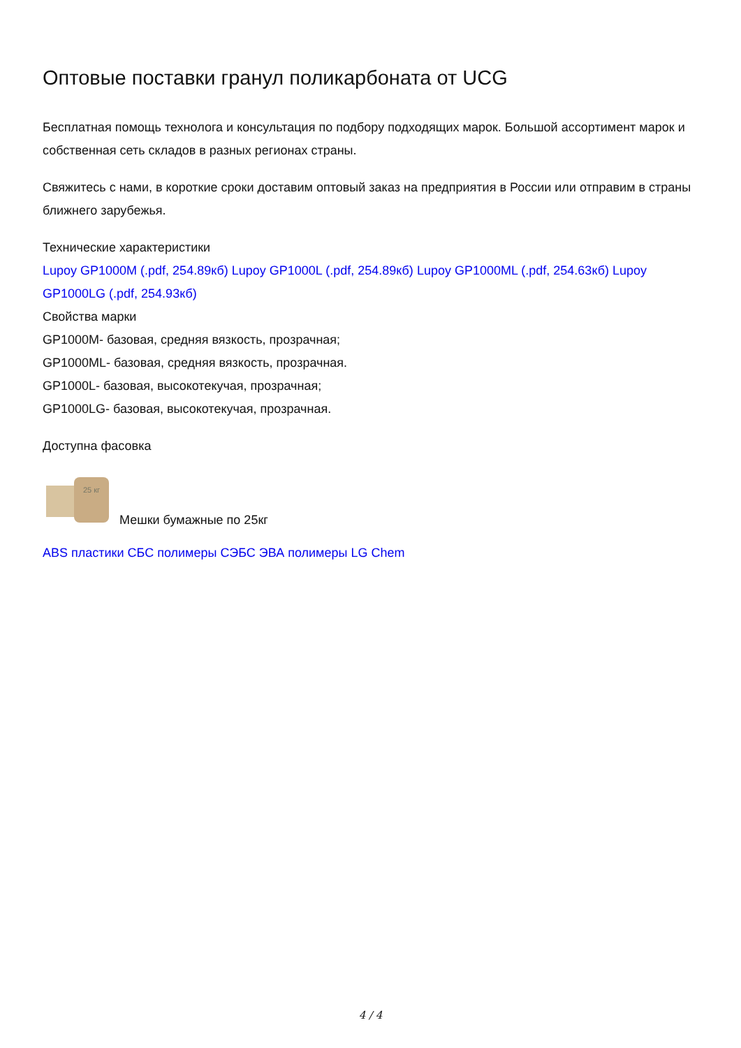Оптовые поставки гранул поликарбоната от UCG
Бесплатная помощь технолога и консультация по подбору подходящих марок. Большой ассортимент марок и собственная сеть складов в разных регионах страны.
Свяжитесь с нами, в короткие сроки доставим оптовый заказ на предприятия в России или отправим в страны ближнего зарубежья.
Технические характеристики
Lupoy GP1000M (.pdf, 254.89кб) Lupoy GP1000L (.pdf, 254.89кб) Lupoy GP1000ML (.pdf, 254.63кб) Lupoy GP1000LG (.pdf, 254.93кб)
Свойства марки
GP1000M- базовая, средняя вязкость, прозрачная;
GP1000ML- базовая, средняя вязкость, прозрачная.
GP1000L- базовая, высокотекучая, прозрачная;
GP1000LG- базовая, высокотекучая, прозрачная.
Доступна фасовка
25 кг
Мешки бумажные по 25кг
ABS пластики СБС полимеры СЭБС ЭВА полимеры LG Chem
4 / 4